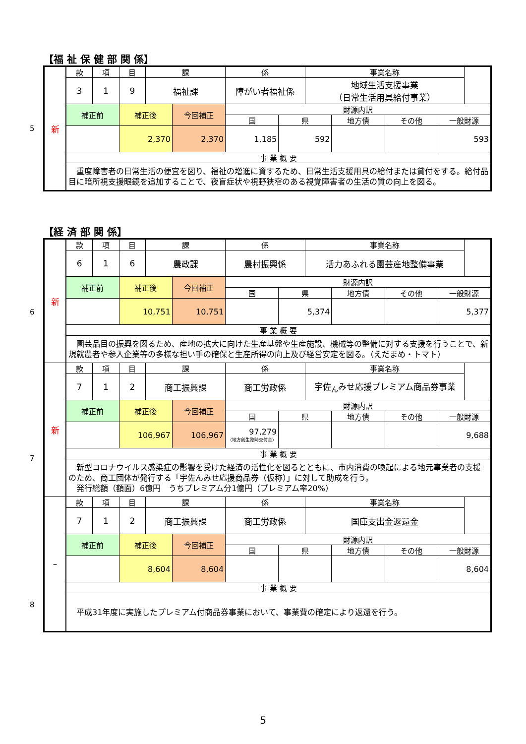【福 祉 保 健 部 関 係】
5
| 新 | 款 | 項 | 目 | 課 | | 係 | | 事業名称 | | | |
| | 3 | 1 | 9 | 福祉課 | | 障がい者福祉係 | | 地域生活支援事業 （日常生活用具給付事業） | | | |
| | 補正前 | | 補正後 | | 今回補正 | 財源内訳 | | | | | |
| | | | | | | 国 | 県 | | 地方債 | その他 | 一般財源 |
| | | | 2,370 | | 2,370 | 1,185 | 592 | | | | 593 |
| | 事 業 概 要 | | | | | | | | | | |
| | 重度障害者の日常生活の便宜を図り、福祉の増進に資するため、日常生活支援用具の給付または貸付をする。給付品目に暗所視支援眼鏡を追加することで、夜盲症状や視野狭窄のある視覚障害者の生活の質の向上を図る。 | | | | | | | | | | |
【経 済 部 関 係】
| 新 | 款 | 項 | 目 | 課 | | 係 | | 事業名称 | | | |
| | 6 | 1 | 6 | 農政課 | | 農村振興係 | | 活力あふれる園芸産地整備事業 | | | |
| | 補正前 | | 補正後 | | 今回補正 | 財源内訳 | | | | | |
| | | | | | | 国 | 県 | | 地方債 | その他 | 一般財源 |
| | | | 10,751 | | 10,751 | | 5,374 | | | | 5,377 |
| | 事 業 概 要 | | | | | | | | | | |
| | 園芸品目の振興を図るため、産地の拡大に向けた生産基盤や生産施設、機械等の整備に対する支援を行うことで、新規就農者や参入企業等の多様な担い手の確保と生産所得の向上及び経営安定を図る。（えだまめ・トマト） | | | | | | | | | | |
| 新 | 款 | 項 | 目 | 課 | | 係 | | 事業名称 | | | |
| | 7 | 1 | 2 | 商工振興課 | | 商工労政係 | | 宇佐<sub>ん</sub>みせ応援プレミアム商品券事業 | | | |
| | 補正前 | | 補正後 | | 今回補正 | 財源内訳 | | | | | |
| | | | | | | 国 | 県 | | 地方債 | その他 | 一般財源 |
| | | | 106,967 | | 106,967 | 97,279 （地方創生臨時交付金） | | | | | 9,688 |
| | 事 業 概 要 | | | | | | | | | | |
| | 新型コロナウイルス感染症の影響を受けた経済の活性化を図るとともに、市内消費の喚起による地元事業者の支援のため、商工団体が発行する「宇佐んみせ応援商品券（仮称）」に対して助成を行う。 発行総額（額面）6億円 うちプレミアム分1億円（プレミアム率20%） | | | | | | | | | | |
| – | 款 | 項 | 目 | 課 | | 係 | | 事業名称 | | | |
| | 7 | 1 | 2 | 商工振興課 | | 商工労政係 | | 国庫支出金返還金 | | | |
| | 補正前 | | 補正後 | | 今回補正 | 財源内訳 | | | | | |
| | | | | | | 国 | 県 | | 地方債 | その他 | 一般財源 |
| | | | 8,604 | | 8,604 | | | | | | 8,604 |
| | 事 業 概 要 | | | | | | | | | | |
| | 平成31年度に実施したプレミアム付商品券事業において、事業費の確定により返還を行う。 | | | | | | | | | | |
6
7
8
5